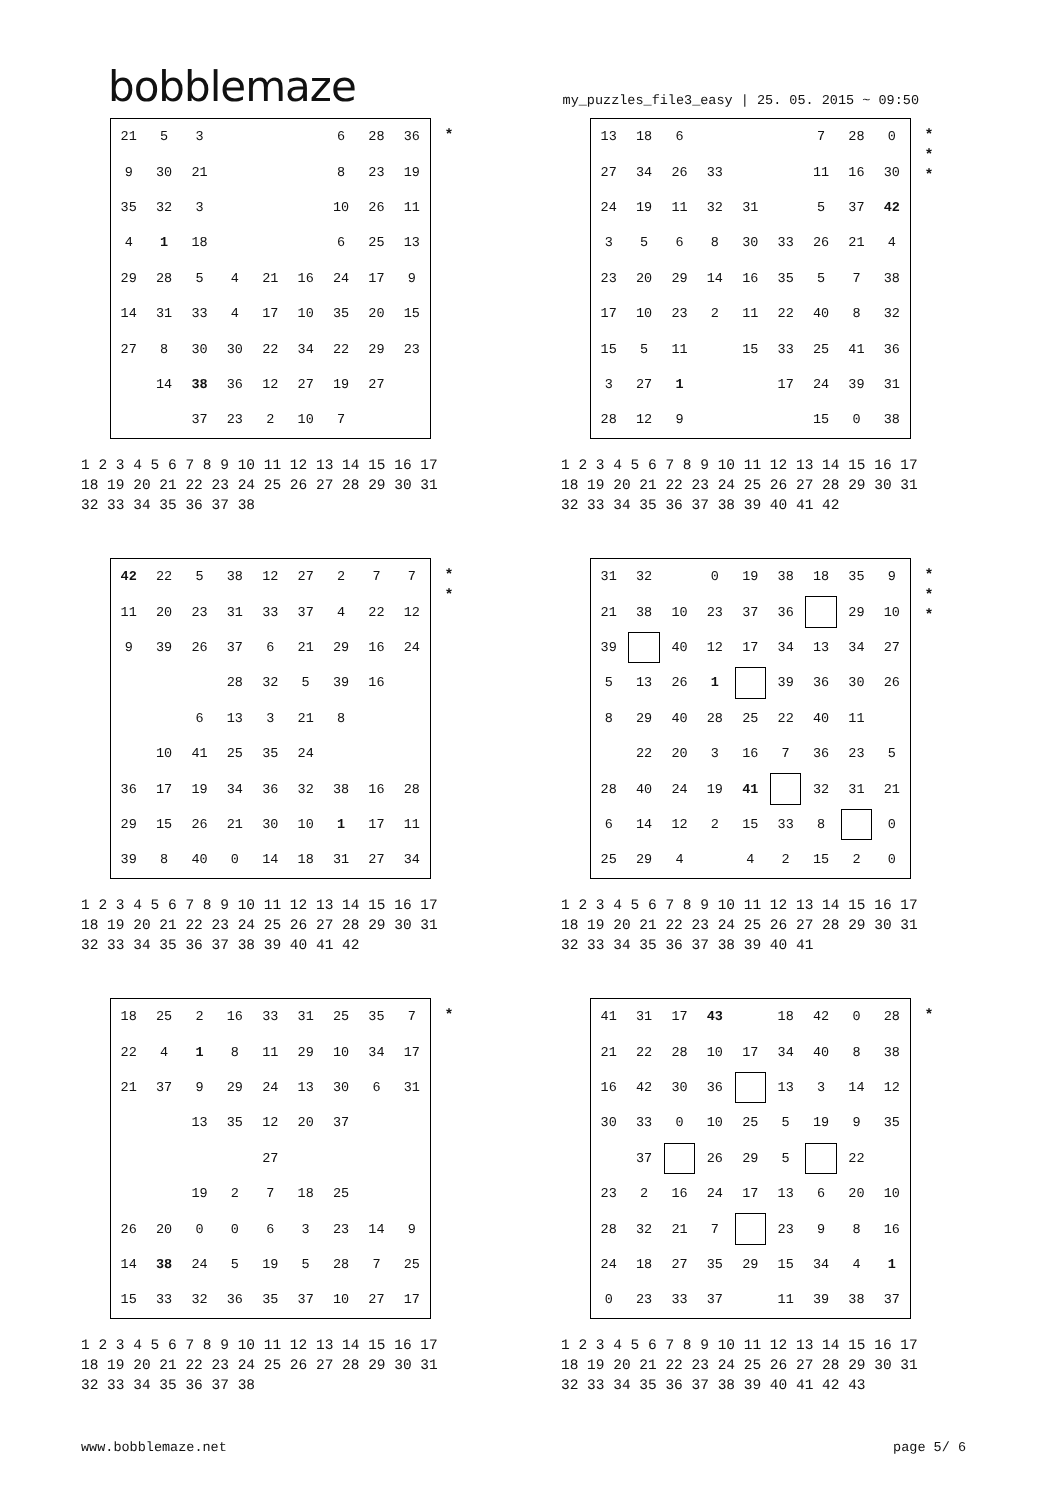bobblemaze
my_puzzles_file3_easy | 25. 05. 2015 ~ 09:50
| 21 | 5 | 3 | | | | 6 | 28 | 36 |
| 9 | 30 | 21 | | | | 8 | 23 | 19 |
| 35 | 32 | 3 | | | | 10 | 26 | 11 |
| 4 | 1 | 18 | | | | 6 | 25 | 13 |
| 29 | 28 | 5 | 4 | 21 | 16 | 24 | 17 | 9 |
| 14 | 31 | 33 | 4 | 17 | 10 | 35 | 20 | 15 |
| 27 | 8 | 30 | 30 | 22 | 34 | 22 | 29 | 23 |
| | 14 | 38 | 36 | 12 | 27 | 19 | 27 | |
| | | 37 | 23 | 2 | 10 | 7 | | |
*
1 2 3 4 5 6 7 8 9 10 11 12 13 14 15 16 17 18 19 20 21 22 23 24 25 26 27 28 29 30 31 32 33 34 35 36 37 38
| 13 | 18 | 6 | | | | 7 | 28 | 0 |
| 27 | 34 | 26 | 33 | | | 11 | 16 | 30 |
| 24 | 19 | 11 | 32 | 31 | | 5 | 37 | 42 |
| 3 | 5 | 6 | 8 | 30 | 33 | 26 | 21 | 4 |
| 23 | 20 | 29 | 14 | 16 | 35 | 5 | 7 | 38 |
| 17 | 10 | 23 | 2 | 11 | 22 | 40 | 8 | 32 |
| 15 | 5 | 11 | | 15 | 33 | 25 | 41 | 36 |
| 3 | 27 | 1 | | | 17 | 24 | 39 | 31 |
| 28 | 12 | 9 | | | | 15 | 0 | 38 |
*
*
*
1 2 3 4 5 6 7 8 9 10 11 12 13 14 15 16 17 18 19 20 21 22 23 24 25 26 27 28 29 30 31 32 33 34 35 36 37 38 39 40 41 42
| 42 | 22 | 5 | 38 | 12 | 27 | 2 | 7 | 7 |
| 11 | 20 | 23 | 31 | 33 | 37 | 4 | 22 | 12 |
| 9 | 39 | 26 | 37 | 6 | 21 | 29 | 16 | 24 |
| | | | 28 | 32 | 5 | 39 | 16 | |
| | | 6 | 13 | 3 | 21 | 8 | | |
| | 10 | 41 | 25 | 35 | 24 | | | |
| 36 | 17 | 19 | 34 | 36 | 32 | 38 | 16 | 28 |
| 29 | 15 | 26 | 21 | 30 | 10 | 1 | 17 | 11 |
| 39 | 8 | 40 | 0 | 14 | 18 | 31 | 27 | 34 |
*
*
1 2 3 4 5 6 7 8 9 10 11 12 13 14 15 16 17 18 19 20 21 22 23 24 25 26 27 28 29 30 31 32 33 34 35 36 37 38 39 40 41 42
| 31 | 32 | | 0 | 19 | 38 | 18 | 35 | 9 |
| 21 | 38 | 10 | 23 | 37 | 36 | | 29 | 10 |
| 39 | | 40 | 12 | 17 | 34 | 13 | 34 | 27 |
| 5 | 13 | 26 | 1 | | 39 | 36 | 30 | 26 |
| 8 | 29 | 40 | 28 | 25 | 22 | 40 | 11 | |
| | 22 | 20 | 3 | 16 | 7 | 36 | 23 | 5 |
| 28 | 40 | 24 | 19 | 41 | | 32 | 31 | 21 |
| 6 | 14 | 12 | 2 | 15 | 33 | 8 | | 0 |
| 25 | 29 | 4 | | 4 | 2 | 15 | 2 | 0 |
*
*
*
1 2 3 4 5 6 7 8 9 10 11 12 13 14 15 16 17 18 19 20 21 22 23 24 25 26 27 28 29 30 31 32 33 34 35 36 37 38 39 40 41
| 18 | 25 | 2 | 16 | 33 | 31 | 25 | 35 | 7 |
| 22 | 4 | 1 | 8 | 11 | 29 | 10 | 34 | 17 |
| 21 | 37 | 9 | 29 | 24 | 13 | 30 | 6 | 31 |
| | | 13 | 35 | 12 | 20 | 37 | | |
| | | | | 27 | | | | |
| | | 19 | 2 | 7 | 18 | 25 | | |
| 26 | 20 | 0 | 0 | 6 | 3 | 23 | 14 | 9 |
| 14 | 38 | 24 | 5 | 19 | 5 | 28 | 7 | 25 |
| 15 | 33 | 32 | 36 | 35 | 37 | 10 | 27 | 17 |
*
1 2 3 4 5 6 7 8 9 10 11 12 13 14 15 16 17 18 19 20 21 22 23 24 25 26 27 28 29 30 31 32 33 34 35 36 37 38
| 41 | 31 | 17 | 43 | | 18 | 42 | 0 | 28 |
| 21 | 22 | 28 | 10 | 17 | 34 | 40 | 8 | 38 |
| 16 | 42 | 30 | 36 | | 13 | 3 | 14 | 12 |
| 30 | 33 | 0 | 10 | 25 | 5 | 19 | 9 | 35 |
| | 37 | | 26 | 29 | 5 | | 22 | |
| 23 | 2 | 16 | 24 | 17 | 13 | 6 | 20 | 10 |
| 28 | 32 | 21 | 7 | | 23 | 9 | 8 | 16 |
| 24 | 18 | 27 | 35 | 29 | 15 | 34 | 4 | 1 |
| 0 | 23 | 33 | 37 | | 11 | 39 | 38 | 37 |
*
1 2 3 4 5 6 7 8 9 10 11 12 13 14 15 16 17 18 19 20 21 22 23 24 25 26 27 28 29 30 31 32 33 34 35 36 37 38 39 40 41 42 43
www.bobblemaze.net page 5/ 6